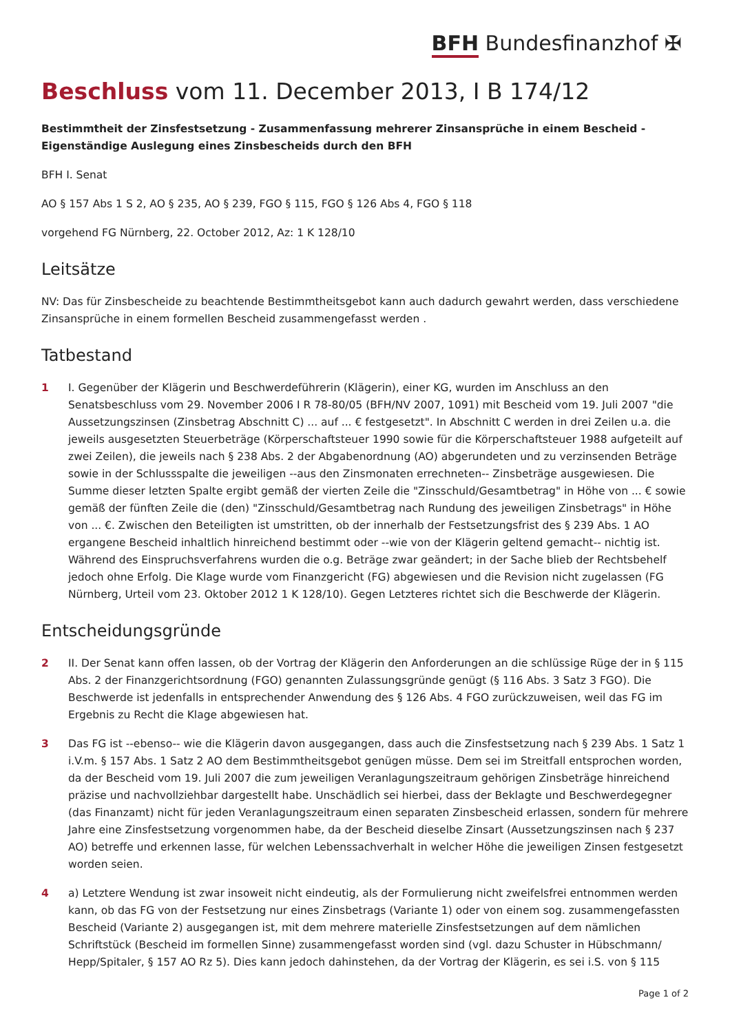BFH Bundesfinanzhof ✠
Beschluss vom 11. December 2013, I B 174/12
Bestimmtheit der Zinsfestsetzung - Zusammenfassung mehrerer Zinsansprüche in einem Bescheid - Eigenständige Auslegung eines Zinsbescheids durch den BFH
BFH I. Senat
AO § 157 Abs 1 S 2, AO § 235, AO § 239, FGO § 115, FGO § 126 Abs 4, FGO § 118
vorgehend FG Nürnberg, 22. October 2012, Az: 1 K 128/10
Leitsätze
NV: Das für Zinsbescheide zu beachtende Bestimmtheitsgebot kann auch dadurch gewahrt werden, dass verschiedene Zinsansprüche in einem formellen Bescheid zusammengefasst werden .
Tatbestand
1 I. Gegenüber der Klägerin und Beschwerdeführerin (Klägerin), einer KG, wurden im Anschluss an den Senatsbeschluss vom 29. November 2006 I R 78-80/05 (BFH/NV 2007, 1091) mit Bescheid vom 19. Juli 2007 "die Aussetzungszinsen (Zinsbetrag Abschnitt C) ... auf ... € festgesetzt". In Abschnitt C werden in drei Zeilen u.a. die jeweils ausgesetzten Steuerbeträge (Körperschaftsteuer 1990 sowie für die Körperschaftsteuer 1988 aufgeteilt auf zwei Zeilen), die jeweils nach § 238 Abs. 2 der Abgabenordnung (AO) abgerundeten und zu verzinsenden Beträge sowie in der Schlussspalte die jeweiligen --aus den Zinsmonaten errechneten-- Zinsbeträge ausgewiesen. Die Summe dieser letzten Spalte ergibt gemäß der vierten Zeile die "Zinsschuld/Gesamtbetrag" in Höhe von ... € sowie gemäß der fünften Zeile die (den) "Zinsschuld/Gesamtbetrag nach Rundung des jeweiligen Zinsbetrags" in Höhe von ... €. Zwischen den Beteiligten ist umstritten, ob der innerhalb der Festsetzungsfrist des § 239 Abs. 1 AO ergangene Bescheid inhaltlich hinreichend bestimmt oder --wie von der Klägerin geltend gemacht-- nichtig ist. Während des Einspruchsverfahrens wurden die o.g. Beträge zwar geändert; in der Sache blieb der Rechtsbehelf jedoch ohne Erfolg. Die Klage wurde vom Finanzgericht (FG) abgewiesen und die Revision nicht zugelassen (FG Nürnberg, Urteil vom 23. Oktober 2012 1 K 128/10). Gegen Letzteres richtet sich die Beschwerde der Klägerin.
Entscheidungsgründe
2 II. Der Senat kann offen lassen, ob der Vortrag der Klägerin den Anforderungen an die schlüssige Rüge der in § 115 Abs. 2 der Finanzgerichtsordnung (FGO) genannten Zulassungsgründe genügt (§ 116 Abs. 3 Satz 3 FGO). Die Beschwerde ist jedenfalls in entsprechender Anwendung des § 126 Abs. 4 FGO zurückzuweisen, weil das FG im Ergebnis zu Recht die Klage abgewiesen hat.
3 Das FG ist --ebenso-- wie die Klägerin davon ausgegangen, dass auch die Zinsfestsetzung nach § 239 Abs. 1 Satz 1 i.V.m. § 157 Abs. 1 Satz 2 AO dem Bestimmtheitsgebot genügen müsse. Dem sei im Streitfall entsprochen worden, da der Bescheid vom 19. Juli 2007 die zum jeweiligen Veranlagungszeitraum gehörigen Zinsbeträge hinreichend präzise und nachvollziehbar dargestellt habe. Unschädlich sei hierbei, dass der Beklagte und Beschwerdegegner (das Finanzamt) nicht für jeden Veranlagungszeitraum einen separaten Zinsbescheid erlassen, sondern für mehrere Jahre eine Zinsfestsetzung vorgenommen habe, da der Bescheid dieselbe Zinsart (Aussetzungszinsen nach § 237 AO) betreffe und erkennen lasse, für welchen Lebenssachverhalt in welcher Höhe die jeweiligen Zinsen festgesetzt worden seien.
4 a) Letztere Wendung ist zwar insoweit nicht eindeutig, als der Formulierung nicht zweifelsfrei entnommen werden kann, ob das FG von der Festsetzung nur eines Zinsbetrags (Variante 1) oder von einem sog. zusammengefassten Bescheid (Variante 2) ausgegangen ist, mit dem mehrere materielle Zinsfestsetzungen auf dem nämlichen Schriftstück (Bescheid im formellen Sinne) zusammengefasst worden sind (vgl. dazu Schuster in Hübschmann/ Hepp/Spitaler, § 157 AO Rz 5). Dies kann jedoch dahinstehen, da der Vortrag der Klägerin, es sei i.S. von § 115
Page 1 of 2